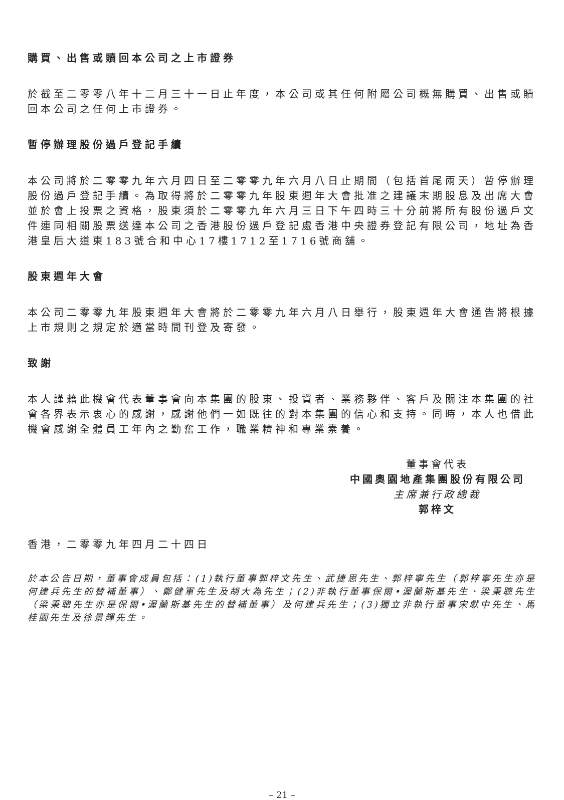購買、出售或贖回本公司之上市證券
於截至二零零八年十二月三十一日止年度，本公司或其任何附屬公司概無購買、出售或贖回本公司之任何上市證券。
暫停辦理股份過戶登記手續
本公司將於二零零九年六月四日至二零零九年六月八日止期間（包括首尾兩天）暫停辦理股份過戶登記手續。為取得將於二零零九年股東週年大會批准之建議末期股息及出席大會並於會上投票之資格，股東須於二零零九年六月三日下午四時三十分前將所有股份過戶文件連同相關股票送達本公司之香港股份過戶登記處香港中央證券登記有限公司，地址為香港皇后大道東183號合和中心17樓1712至1716號商舖。
股東週年大會
本公司二零零九年股東週年大會將於二零零九年六月八日舉行，股東週年大會通告將根據上市規則之規定於適當時間刊登及寄發。
致謝
本人謹藉此機會代表董事會向本集團的股東、投資者、業務夥伴、客戶及關注本集團的社會各界表示衷心的感謝，感謝他們一如既往的對本集團的信心和支持。同時，本人也借此機會感謝全體員工年內之勤奮工作，職業精神和專業素養。
董事會代表
中國奧園地產集團股份有限公司
主席兼行政總裁
郭梓文
香港，二零零九年四月二十四日
於本公告日期，董事會成員包括：(1)執行董事郭梓文先生、武捷思先生、郭梓寧先生（郭梓寧先生亦是何建兵先生的替補董事）、鄭健軍先生及胡大為先生；(2)非執行董事保爾•渥蘭斯基先生、梁秉聰先生（梁秉聰先生亦是保爾•渥蘭斯基先生的替補董事）及何建兵先生；(3)獨立非執行董事宋獻中先生、馬桂園先生及徐景輝先生。
– 21 –